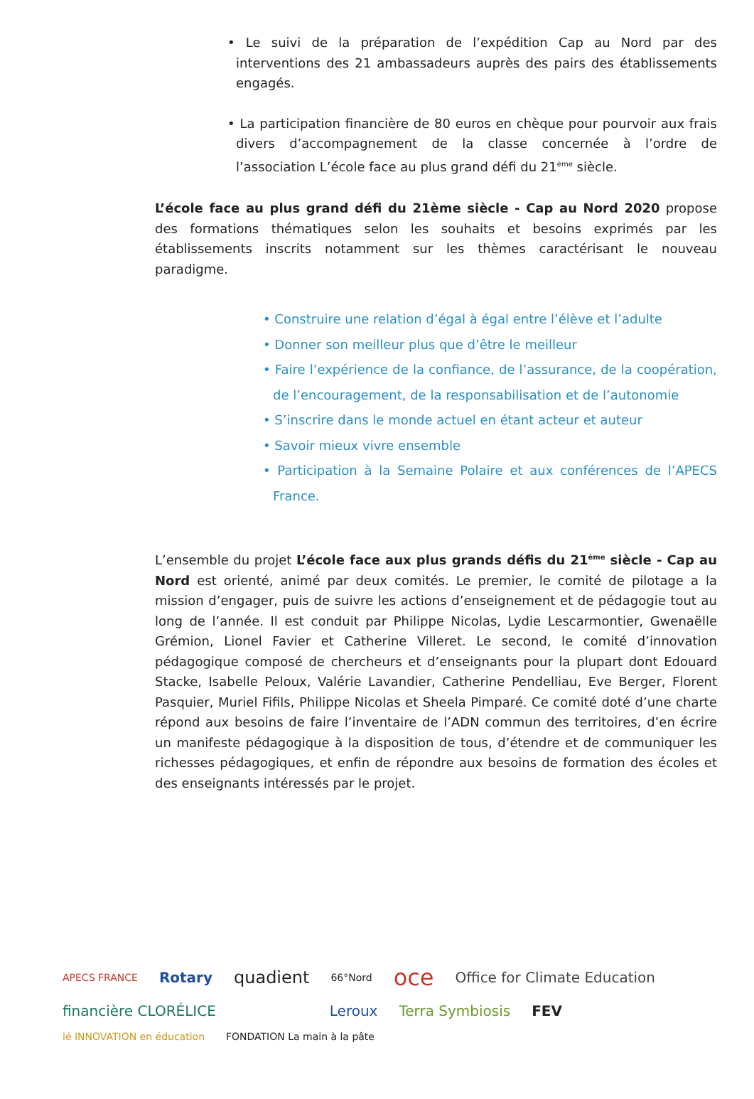• Le suivi de la préparation de l’expédition Cap au Nord par des interventions des 21 ambassadeurs auprès des pairs des établissements engagés.
• La participation financière de 80 euros en chèque pour pourvoir aux frais divers d’accompagnement de la classe concernée à l’ordre de l’association L’école face au plus grand défi du 21<sup>ème</sup> siècle.
L’école face au plus grand défi du 21ème siècle - Cap au Nord 2020 propose des formations thématiques selon les souhaits et besoins exprimés par les établissements inscrits notamment sur les thèmes caractérisant le nouveau paradigme.
• Construire une relation d’égal à égal entre l’élève et l’adulte
• Donner son meilleur plus que d’être le meilleur
• Faire l’expérience de la confiance, de l’assurance, de la coopération, de l’encouragement, de la responsabilisation et de l’autonomie
• S’inscrire dans le monde actuel en étant acteur et auteur
• Savoir mieux vivre ensemble
• Participation à la Semaine Polaire et aux conférences de l’APECS France.
L’ensemble du projet L’école face aux plus grands défis du 21<sup>ème</sup> siècle - Cap au Nord est orienté, animé par deux comités. Le premier, le comité de pilotage a la mission d’engager, puis de suivre les actions d’enseignement et de pédagogie tout au long de l’année. Il est conduit par Philippe Nicolas, Lydie Lescarmontier, Gwenaëlle Grémion, Lionel Favier et Catherine Villeret. Le second, le comité d’innovation pédagogique composé de chercheurs et d’enseignants pour la plupart dont Edouard Stacke, Isabelle Peloux, Valérie Lavandier, Catherine Pendelliau, Eve Berger, Florent Pasquier, Muriel Fifils, Philippe Nicolas et Sheela Pimparé. Ce comité doté d’une charte répond aux besoins de faire l’inventaire de l’ADN commun des territoires, d’en écrire un manifeste pédagogique à la disposition de tous, d’étendre et de communiquer les richesses pédagogiques, et enfin de répondre aux besoins de formation des écoles et des enseignants intéressés par le projet.
APECS FRANCE Rotary quadient 66°Nord oce Office for Climate Education financière CLORÉLICE Leroux Terra Symbiosis FEV ié INNOVATION en éducation FONDATION La main à la pâte